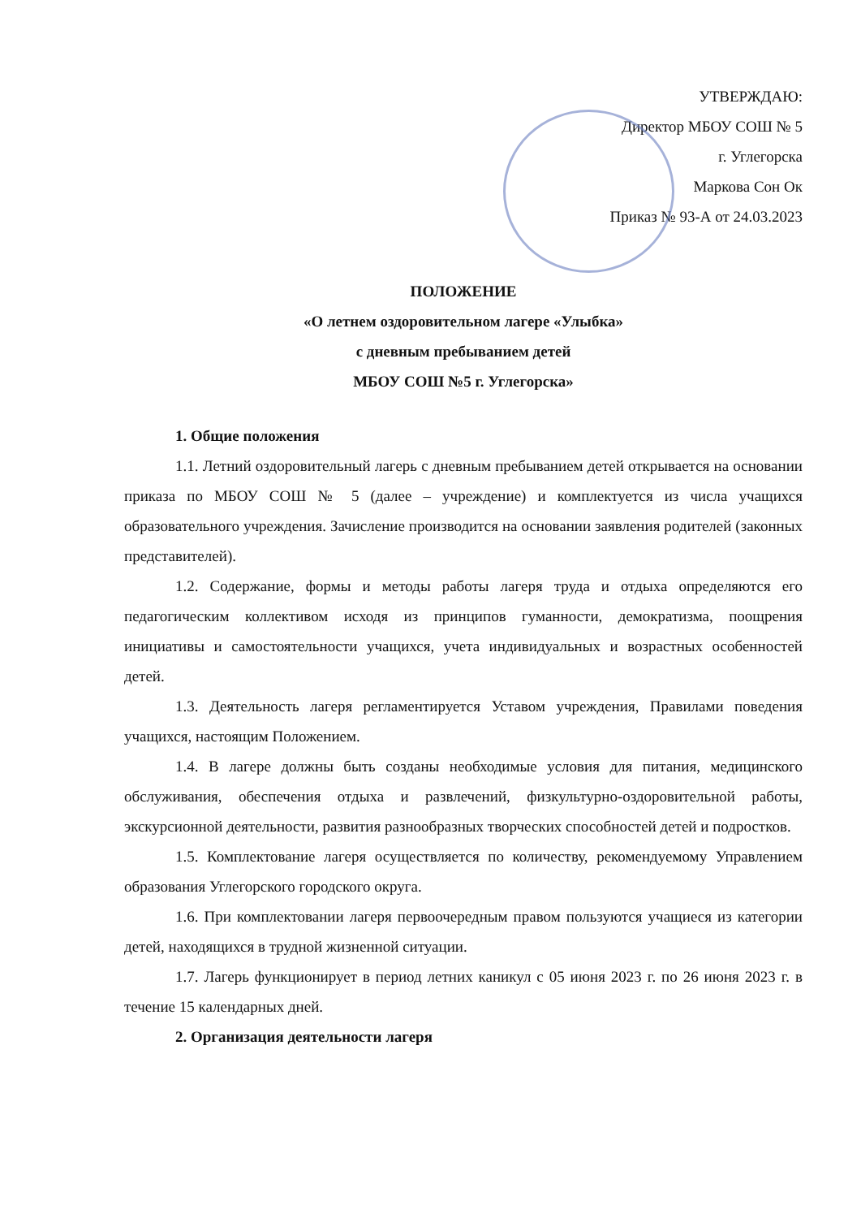УТВЕРЖДАЮ:
Директор МБОУ СОШ № 5
г. Углегорска
Маркова Сон Ок
Приказ № 93-А от 24.03.2023
ПОЛОЖЕНИЕ
«О летнем оздоровительном лагере «Улыбка»
с дневным пребыванием детей
МБОУ СОШ №5 г. Углегорска»
1. Общие положения
1.1. Летний оздоровительный лагерь с дневным пребыванием детей открывается на основании приказа по МБОУ СОШ № 5 (далее – учреждение) и комплектуется из числа учащихся образовательного учреждения. Зачисление производится на основании заявления родителей (законных представителей).
1.2. Содержание, формы и методы работы лагеря труда и отдыха определяются его педагогическим коллективом исходя из принципов гуманности, демократизма, поощрения инициативы и самостоятельности учащихся, учета индивидуальных и возрастных особенностей детей.
1.3. Деятельность лагеря регламентируется Уставом учреждения, Правилами поведения учащихся, настоящим Положением.
1.4. В лагере должны быть созданы необходимые условия для питания, медицинского обслуживания, обеспечения отдыха и развлечений, физкультурно-оздоровительной работы, экскурсионной деятельности, развития разнообразных творческих способностей детей и подростков.
1.5. Комплектование лагеря осуществляется по количеству, рекомендуемому Управлением образования Углегорского городского округа.
1.6. При комплектовании лагеря первоочередным правом пользуются учащиеся из категории детей, находящихся в трудной жизненной ситуации.
1.7. Лагерь функционирует в период летних каникул с 05 июня 2023 г. по 26 июня 2023 г. в течение 15 календарных дней.
2. Организация деятельности лагеря